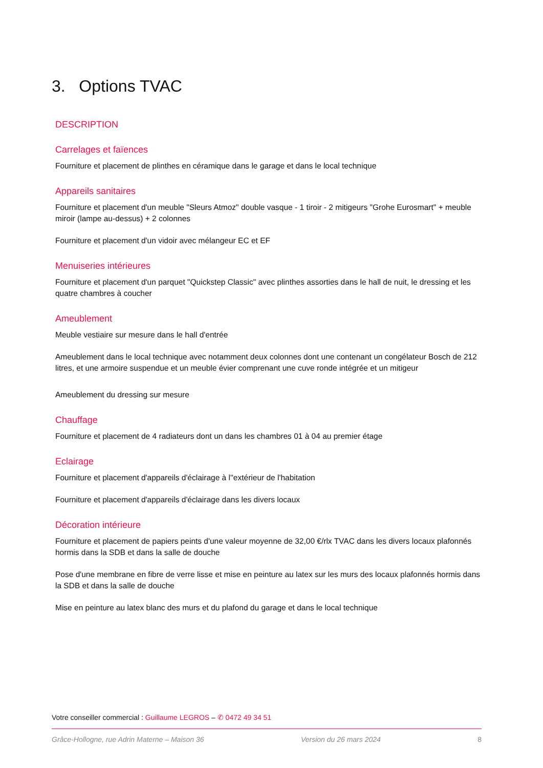3. Options TVAC
DESCRIPTION
Carrelages et faïences
Fourniture et placement de plinthes en céramique dans le garage et dans le local technique
Appareils sanitaires
Fourniture et placement d'un meuble "Sleurs Atmoz" double vasque - 1 tiroir - 2 mitigeurs "Grohe Eurosmart" + meuble miroir (lampe au-dessus) + 2 colonnes
Fourniture et placement d'un vidoir avec mélangeur EC et EF
Menuiseries intérieures
Fourniture et placement d'un parquet "Quickstep Classic" avec plinthes assorties dans le hall de nuit, le dressing et les quatre chambres à coucher
Ameublement
Meuble vestiaire sur mesure dans le hall d'entrée
Ameublement dans le local technique avec notamment deux colonnes dont une contenant un congélateur Bosch de 212 litres, et une armoire suspendue et un meuble évier comprenant une cuve ronde intégrée et un mitigeur
Ameublement du dressing sur mesure
Chauffage
Fourniture et placement de 4 radiateurs dont un dans les chambres 01 à 04 au premier étage
Eclairage
Fourniture et placement d'appareils d'éclairage à l''extérieur de l'habitation
Fourniture et placement d'appareils d'éclairage dans les divers locaux
Décoration intérieure
Fourniture et placement de papiers peints d'une valeur moyenne de 32,00 €/rlx TVAC dans les divers locaux plafonnés hormis dans la SDB et dans la salle de douche
Pose d'une membrane en fibre de verre lisse et mise en peinture au latex sur les murs des locaux plafonnés hormis dans la SDB et dans la salle de douche
Mise en peinture au latex blanc des murs et du plafond du garage et dans le local technique
Votre conseiller commercial : Guillaume LEGROS – ✆ 0472 49 34 51
Grâce-Hollogne, rue Adrin Materne – Maison 36 Version du 26 mars 2024 8